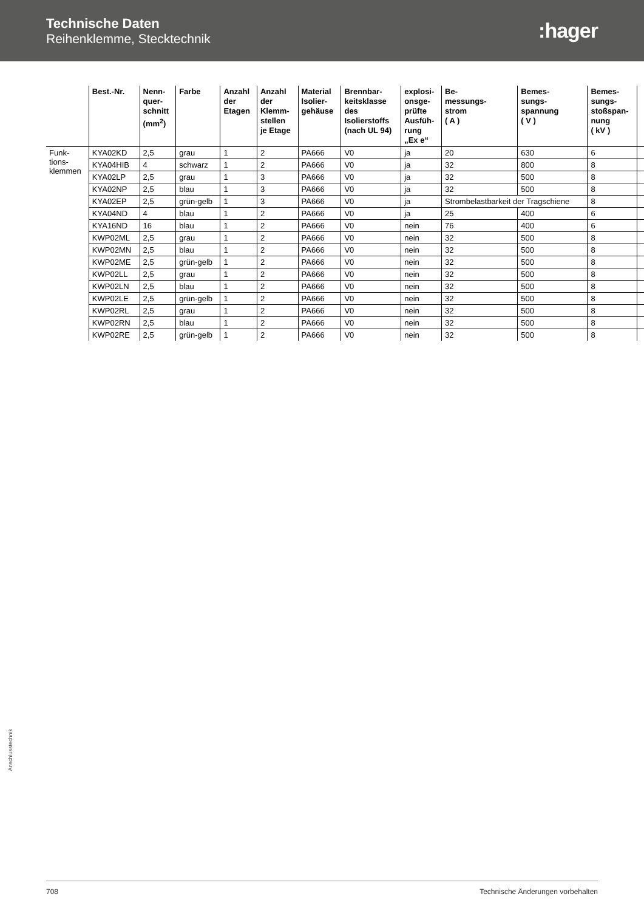Technische Daten
Reihenklemme, Stecktechnik
:hager
| | Best.-Nr. | Nenn- quer- schnitt (mm<sup>2</sup>) | Farbe | Anzahl der Etagen | Anzahl der Klemm- stellen je Etage | Material Isolier- gehäuse | Brennbar- keitsklasse des Isolierstoffs (nach UL 94) | explosi- onsge- prüfte Ausfüh- rung „Ex e“ | Be- messungs- strom ( A ) | Bemes- sungs- spannung ( V ) | Bemes- sungs- stoßspan- nung ( kV ) | |
| --- | --- | --- | --- | --- | --- | --- | --- | --- | --- | --- | --- | --- |
| Funk- tions- klemmen | KYA02KD | 2,5 | grau | 1 | 2 | PA666 | V0 | ja | 20 | 630 | 6 | |
| | KYA04HIB | 4 | schwarz | 1 | 2 | PA666 | V0 | ja | 32 | 800 | 8 | |
| | KYA02LP | 2,5 | grau | 1 | 3 | PA666 | V0 | ja | 32 | 500 | 8 | |
| | KYA02NP | 2,5 | blau | 1 | 3 | PA666 | V0 | ja | 32 | 500 | 8 | |
| | KYA02EP | 2,5 | grün-gelb | 1 | 3 | PA666 | V0 | ja | Strombelastbarkeit der Tragschiene | | 8 | |
| | KYA04ND | 4 | blau | 1 | 2 | PA666 | V0 | ja | 25 | 400 | 6 | |
| | KYA16ND | 16 | blau | 1 | 2 | PA666 | V0 | nein | 76 | 400 | 6 | |
| | KWP02ML | 2,5 | grau | 1 | 2 | PA666 | V0 | nein | 32 | 500 | 8 | |
| | KWP02MN | 2,5 | blau | 1 | 2 | PA666 | V0 | nein | 32 | 500 | 8 | |
| | KWP02ME | 2,5 | grün-gelb | 1 | 2 | PA666 | V0 | nein | 32 | 500 | 8 | |
| | KWP02LL | 2,5 | grau | 1 | 2 | PA666 | V0 | nein | 32 | 500 | 8 | |
| | KWP02LN | 2,5 | blau | 1 | 2 | PA666 | V0 | nein | 32 | 500 | 8 | |
| | KWP02LE | 2,5 | grün-gelb | 1 | 2 | PA666 | V0 | nein | 32 | 500 | 8 | |
| | KWP02RL | 2,5 | grau | 1 | 2 | PA666 | V0 | nein | 32 | 500 | 8 | |
| | KWP02RN | 2,5 | blau | 1 | 2 | PA666 | V0 | nein | 32 | 500 | 8 | |
| | KWP02RE | 2,5 | grün-gelb | 1 | 2 | PA666 | V0 | nein | 32 | 500 | 8 | |
Anschlusstechnik
708 Technische Änderungen vorbehalten